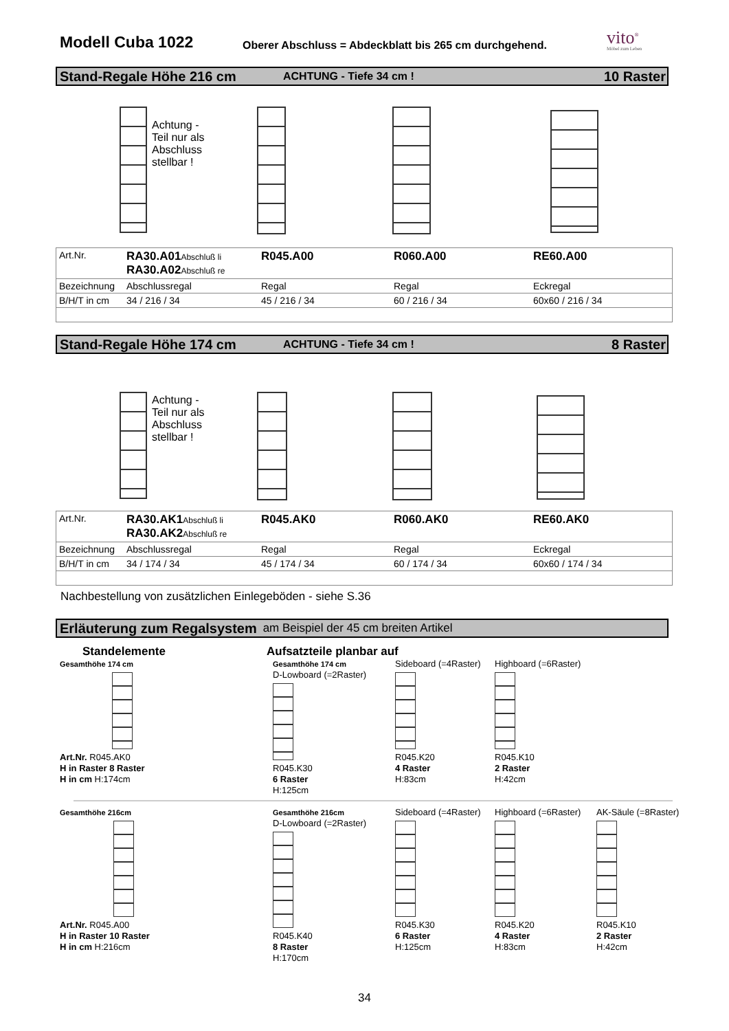Modell Cuba 1022
Oberer Abschluss = Abdeckblatt bis 265 cm durchgehend.
vito<sup>®</sup>
Möbel zum Leben
Stand-Regale Höhe 216 cm ACHTUNG - Tiefe 34 cm ! 10 Raster
Achtung -
Teil nur als
Abschluss
stellbar !
| Art.Nr. | RA30.A01 Abschluß li RA30.A02 Abschluß re | R045.A00 | R060.A00 | RE60.A00 |
| Bezeichnung | Abschlussregal | Regal | Regal | Eckregal |
| B/H/T in cm | 34 / 216 / 34 | 45 / 216 / 34 | 60 / 216 / 34 | 60x60 / 216 / 34 |
Stand-Regale Höhe 174 cm ACHTUNG - Tiefe 34 cm ! 8 Raster
Achtung -
Teil nur als
Abschluss
stellbar !
| Art.Nr. | RA30.AK1 Abschluß li RA30.AK2 Abschluß re | R045.AK0 | R060.AK0 | RE60.AK0 |
| Bezeichnung | Abschlussregal | Regal | Regal | Eckregal |
| B/H/T in cm | 34 / 174 / 34 | 45 / 174 / 34 | 60 / 174 / 34 | 60x60 / 174 / 34 |
Nachbestellung von zusätzlichen Einlegeböden - siehe S.36
Erläuterung zum Regalsystem am Beispiel der 45 cm breiten Artikel
Standelemente Aufsatzteile planbar auf
Gesamthöhe 174 cm
Art.Nr. R045.AK0
H in Raster 8 Raster
H in cm H:174cm
Gesamthöhe 174 cm
D-Lowboard (=2Raster)
R045.K30
6 Raster
H:125cm
Sideboard (=4Raster)
R045.K20
4 Raster
H:83cm
Highboard (=6Raster)
R045.K10
2 Raster
H:42cm
Gesamthöhe 216cm
Art.Nr. R045.A00
H in Raster 10 Raster
H in cm H:216cm
Gesamthöhe 216cm
D-Lowboard (=2Raster)
R045.K40
8 Raster
H:170cm
Sideboard (=4Raster)
R045.K30
6 Raster
H:125cm
Highboard (=6Raster)
R045.K20
4 Raster
H:83cm
AK-Säule (=8Raster)
R045.K10
2 Raster
H:42cm
34